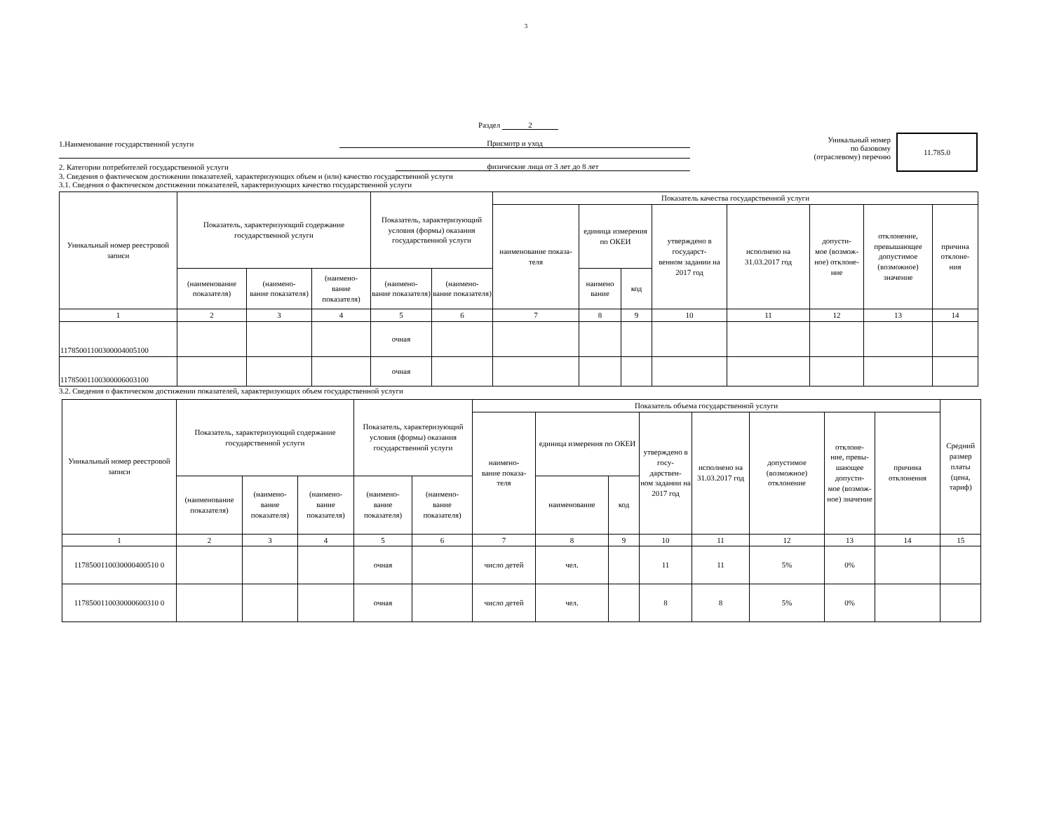3
Раздел 2
1.Наименование государственной услуги Присмотр и уход
2. Категории потребителей государственной услуги физические лица от 3 лет до 8 лет
Уникальный номер
по базовому
(отраслевому) перечню
11.785.0
3. Сведения о фактическом достижении показателей, характеризующих объем и (или) качество государственной услуги
3.1. Сведения о фактическом достижении показателей, характеризующих качество государственной услуги
| Уникальный номер реестровой записи | Показатель, характеризующий содержание государственной услуги | | | Показатель, характеризующий условия (формы) оказания государственной услуги | | Показатель качества государственной услуги | | | | | | | |
| --- | --- | --- | --- | --- | --- | --- | --- | --- | --- | --- | --- | --- | --- |
| | | | | | | наименование показа- теля | единица измерения по ОКЕИ | | утверждено в государст- венном задании на 2017 год | исполнено на 31.03.2017 год | допусти- мое (возмож- ное) отклоне- ние | отклонение, превышающее допустимое (возможное) значение | причина отклоне- ния |
| | (наименование показателя) | (наимено- вание показателя) | (наимено- вание показателя) | (наимено- вание показателя) | (наимено- вание показателя) | | наимено вание | код | | | | | |
| 1 | 2 | 3 | 4 | 5 | 6 | 7 | 8 | 9 | 10 | 11 | 12 | 13 | 14 |
| 117850011003000040051​00 | | | | очная | | | | | | | | | |
| 117850011003000060031​00 | | | | очная | | | | | | | | | |
3.2. Сведения о фактическом достижении показателей, характеризующих объем государственной услуги
| Уникальный номер реестровой записи | Показатель, характеризующий содержание государственной услуги | | | Показатель, характеризующий условия (формы) оказания государственной услуги | | Показатель объема государственной услуги | | | | | | | | Средний размер платы (цена, тариф) |
| --- | --- | --- | --- | --- | --- | --- | --- | --- | --- | --- | --- | --- | --- | --- |
| | | | | | | наимено- вание показа- теля | единица измерения по ОКЕИ | | утверждено в госу- дарствен- ном задании на 2017 год | исполнено на 31.03.2017 год | допустимое (возможное) отклонение | отклоне- ние, превы- шающее допусти- мое (возмож- ное) значение | причина отклонения | |
| | (наименование показателя) | (наимено- вание показателя) | (наимено- вание показателя) | (наимено- вание показателя) | (наимено- вание показателя) | | наименование | код | | | | | | |
| 1 | 2 | 3 | 4 | 5 | 6 | 7 | 8 | 9 | 10 | 11 | 12 | 13 | 14 | 15 |
| 117850011003000040051​0 0 | | | | очная | | число детей | чел. | | 11 | 11 | 5% | 0% | | |
| 117850011003000060031​0 0 | | | | очная | | число детей | чел. | | 8 | 8 | 5% | 0% | | |